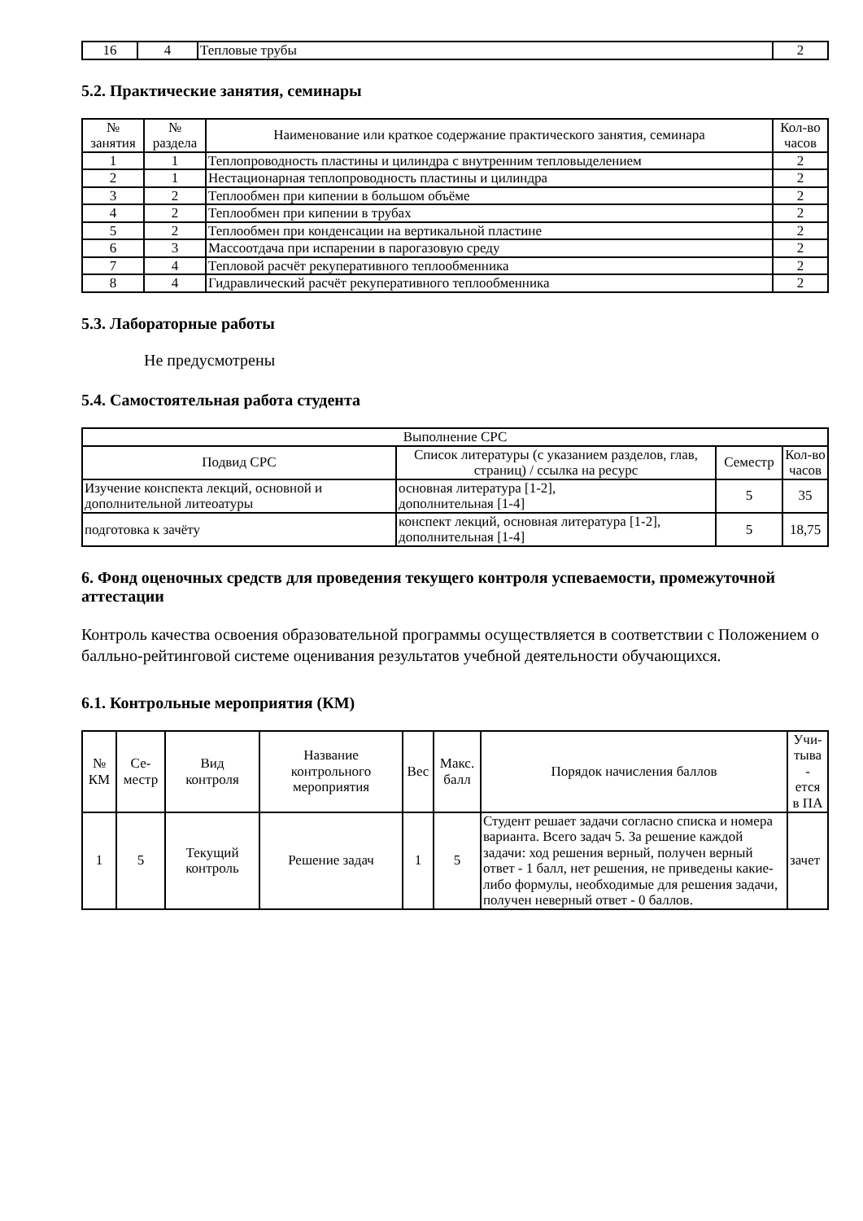| 16 | 4 | Тепловые трубы | 2 |
5.2. Практические занятия, семинары
| № занятия | № раздела | Наименование или краткое содержание практического занятия, семинара | Кол-во часов |
| --- | --- | --- | --- |
| 1 | 1 | Теплопроводность пластины и цилиндра с внутренним тепловыделением | 2 |
| 2 | 1 | Нестационарная теплопроводность пластины и цилиндра | 2 |
| 3 | 2 | Теплообмен при кипении в большом объёме | 2 |
| 4 | 2 | Теплообмен при кипении в трубах | 2 |
| 5 | 2 | Теплообмен при конденсации на вертикальной пластине | 2 |
| 6 | 3 | Массоотдача при испарении в парогазовую среду | 2 |
| 7 | 4 | Тепловой расчёт рекуперативного теплообменника | 2 |
| 8 | 4 | Гидравлический расчёт рекуперативного теплообменника | 2 |
5.3. Лабораторные работы
Не предусмотрены
5.4. Самостоятельная работа студента
| Выполнение СРС | | | |
| --- | --- | --- | --- |
| Подвид СРС | Список литературы (с указанием разделов, глав, страниц) / ссылка на ресурс | Семестр | Кол-во часов |
| Изучение конспекта лекций, основной и дополнительной литеоатуры | основная литература [1-2], дополнительная [1-4] | 5 | 35 |
| подготовка к зачёту | конспект лекций, основная литература [1-2], дополнительная [1-4] | 5 | 18,75 |
6. Фонд оценочных средств для проведения текущего контроля успеваемости, промежуточной аттестации
Контроль качества освоения образовательной программы осуществляется в соответствии с Положением о балльно-рейтинговой системе оценивания результатов учебной деятельности обучающихся.
6.1. Контрольные мероприятия (КМ)
| № КМ | Се- местр | Вид контроля | Название контрольного мероприятия | Вес | Макс. балл | Порядок начисления баллов | Учи- тыва - ется в ПА |
| --- | --- | --- | --- | --- | --- | --- | --- |
| 1 | 5 | Текущий контроль | Решение задач | 1 | 5 | Студент решает задачи согласно списка и номера варианта. Всего задач 5. За решение каждой задачи: ход решения верный, получен верный ответ - 1 балл, нет решения, не приведены какие-либо формулы, необходимые для решения задачи, получен неверный ответ - 0 баллов. | зачет |